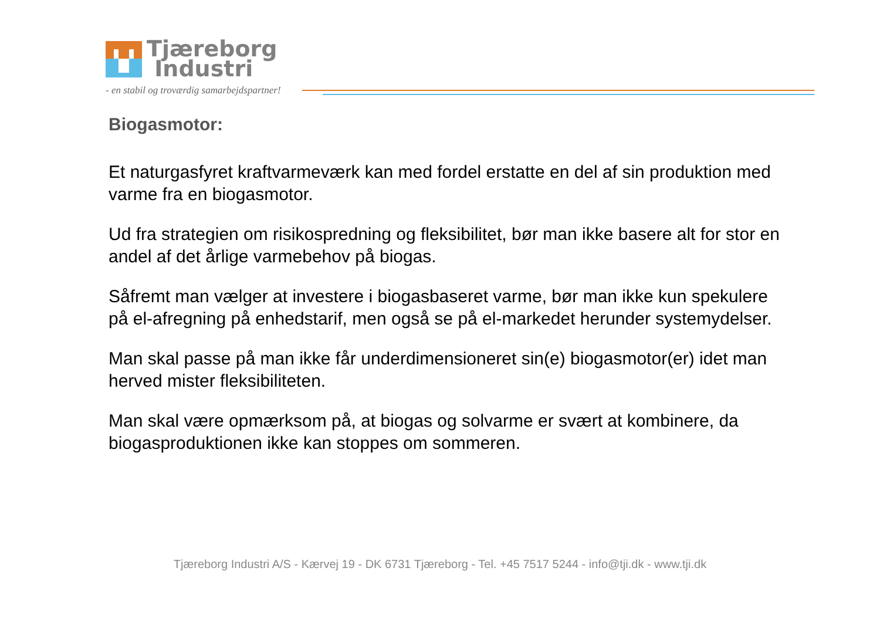Tjæreborg
Industri
- en stabil og troværdig samarbejdspartner!
Biogasmotor:
Et naturgasfyret kraftvarmeværk kan med fordel erstatte en del af sin produktion med varme fra en biogasmotor.
Ud fra strategien om risikospredning og fleksibilitet, bør man ikke basere alt for stor en andel af det årlige varmebehov på biogas.
Såfremt man vælger at investere i biogasbaseret varme, bør man ikke kun spekulere på el-afregning på enhedstarif, men også se på el-markedet herunder systemydelser.
Man skal passe på man ikke får underdimensioneret sin(e) biogasmotor(er) idet man herved mister fleksibiliteten.
Man skal være opmærksom på, at biogas og solvarme er svært at kombinere, da biogasproduktionen ikke kan stoppes om sommeren.
Tjæreborg Industri A/S - Kærvej 19 - DK 6731 Tjæreborg - Tel. +45 7517 5244 - info@tji.dk - www.tji.dk